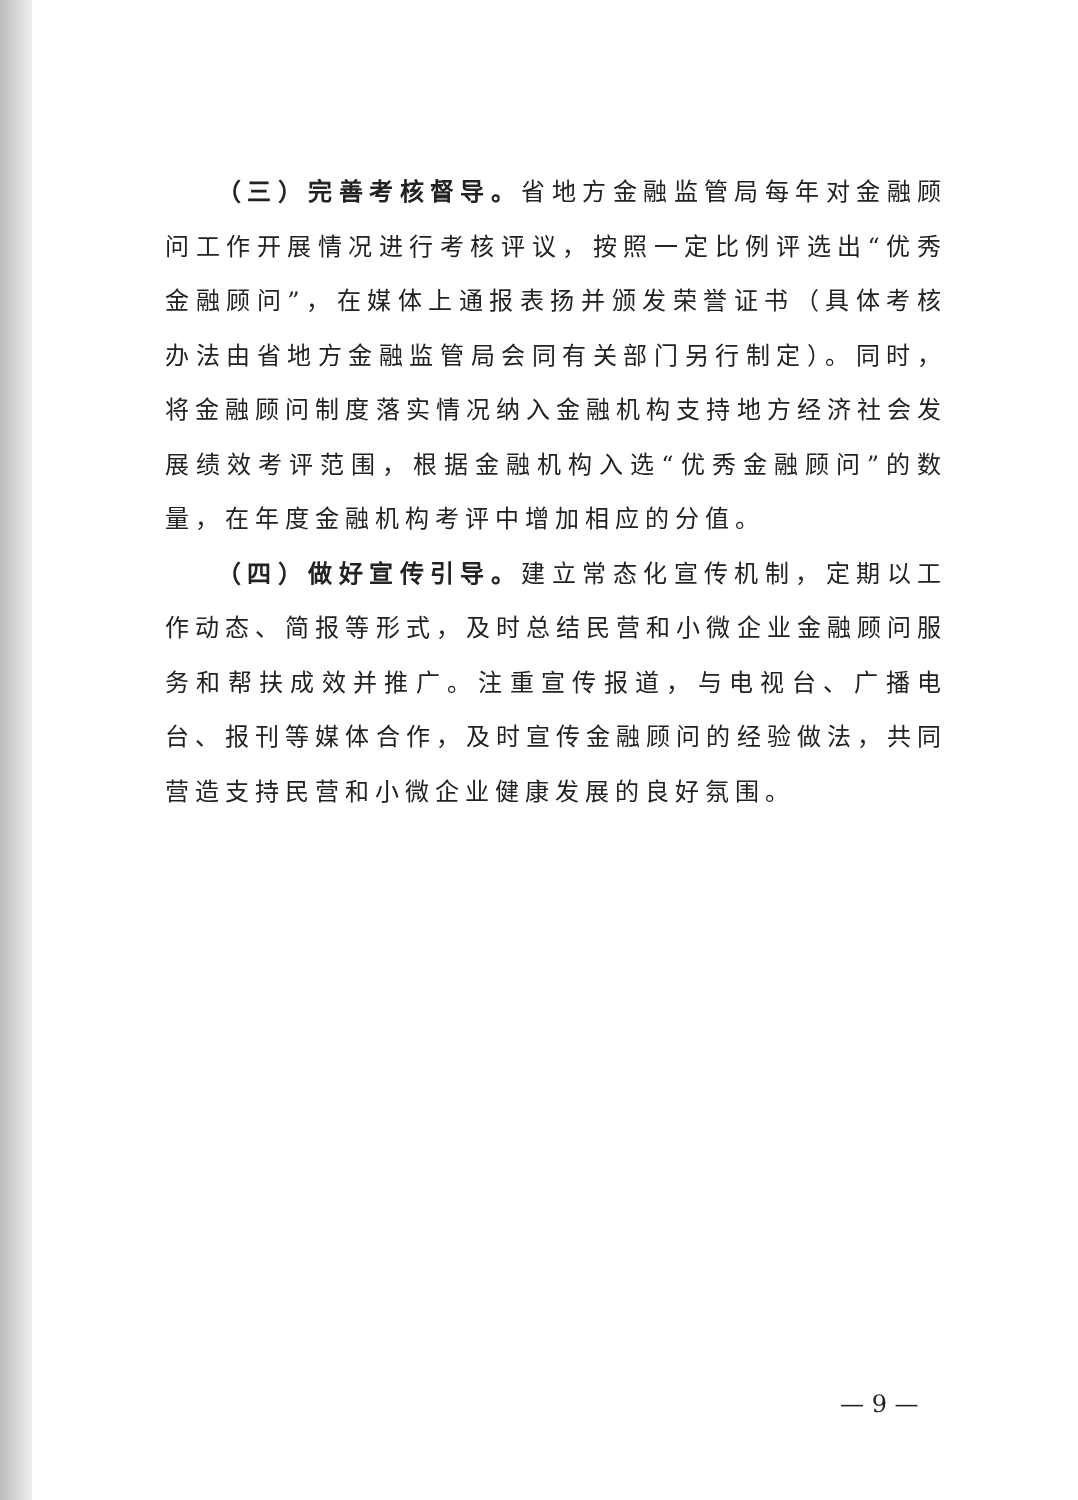（三）完善考核督导。省地方金融监管局每年对金融顾问工作开展情况进行考核评议，按照一定比例评选出“优秀金融顾问”，在媒体上通报表扬并颁发荣誉证书（具体考核办法由省地方金融监管局会同有关部门另行制定）。同时，将金融顾问制度落实情况纳入金融机构支持地方经济社会发展绩效考评范围，根据金融机构入选“优秀金融顾问”的数量，在年度金融机构考评中增加相应的分值。
（四）做好宣传引导。建立常态化宣传机制，定期以工作动态、简报等形式，及时总结民营和小微企业金融顾问服务和帮扶成效并推广。注重宣传报道，与电视台、广播电台、报刊等媒体合作，及时宣传金融顾问的经验做法，共同营造支持民营和小微企业健康发展的良好氛围。
— 9 —